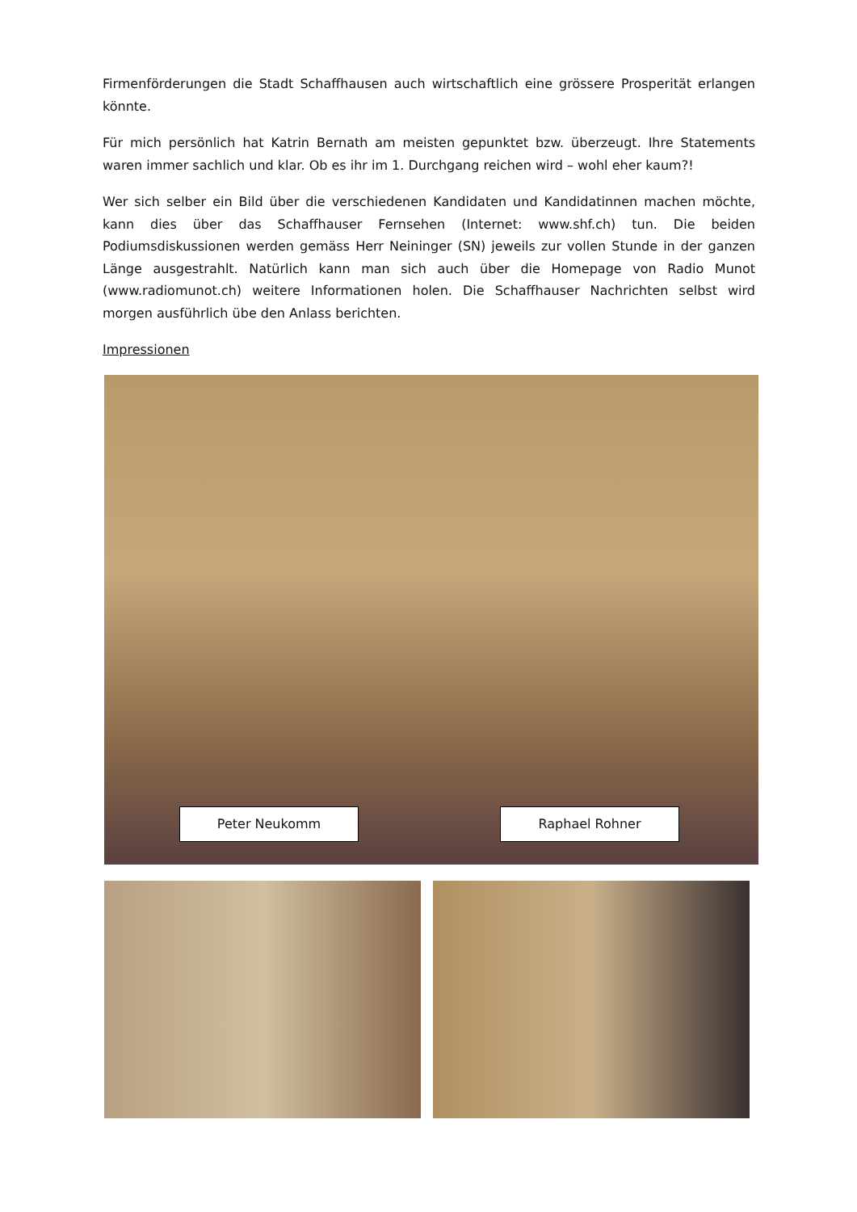Firmenförderungen die Stadt Schaffhausen auch wirtschaftlich eine grössere Prosperität erlangen könnte.
Für mich persönlich hat Katrin Bernath am meisten gepunktet bzw. überzeugt. Ihre Statements waren immer sachlich und klar. Ob es ihr im 1. Durchgang reichen wird – wohl eher kaum?!
Wer sich selber ein Bild über die verschiedenen Kandidaten und Kandidatinnen machen möchte, kann dies über das Schaffhauser Fernsehen (Internet: www.shf.ch) tun. Die beiden Podiumsdiskussionen werden gemäss Herr Neininger (SN) jeweils zur vollen Stunde in der ganzen Länge ausgestrahlt. Natürlich kann man sich auch über die Homepage von Radio Munot (www.radiomunot.ch) weitere Informationen holen. Die Schaffhauser Nachrichten selbst wird morgen ausführlich übe den Anlass berichten.
Impressionen
Peter Neukomm Raphael Rohner